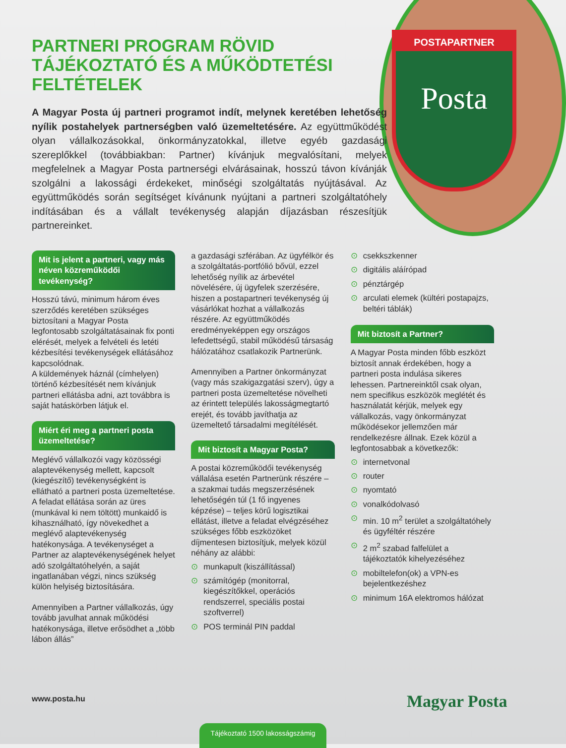POSTAPARTNER
Posta
PARTNERI PROGRAM RÖVID TÁJÉKOZTATÓ ÉS A MŰKÖDTETÉSI FELTÉTELEK
A Magyar Posta új partneri programot indít, melynek keretében lehetőség nyílik postahelyek partnerségben való üzemeltetésére. Az együttműködést olyan vállalkozásokkal, önkormányzatokkal, illetve egyéb gazdasági szereplőkkel (továbbiakban: Partner) kívánjuk megvalósítani, melyek megfelelnek a Magyar Posta partnerségi elvárásainak, hosszú távon kívánják szolgálni a lakossági érdekeket, minőségi szolgáltatás nyújtásával. Az együttműködés során segítséget kívánunk nyújtani a partneri szolgáltatóhely indításában és a vállalt tevékenység alapján díjazásban részesítjük partnereinket.
Mit is jelent a partneri, vagy más néven közreműködői tevékenység?
Hosszú távú, minimum három éves szerződés keretében szükséges biztosítani a Magyar Posta legfontosabb szolgáltatásainak fix ponti elérését, melyek a felvételi és letéti kézbesítési tevékenységek ellátásához kapcsolódnak.
A küldemények háznál (címhelyen) történő kézbesítését nem kívánjuk partneri ellátásba adni, azt továbbra is saját hatáskörben látjuk el.
Miért éri meg a partneri posta üzemeltetése?
Meglévő vállalkozói vagy közösségi alaptevékenység mellett, kapcsolt (kiegészítő) tevékenységként is ellátható a partneri posta üzemeltetése. A feladat ellátása során az üres (munkával ki nem töltött) munkaidő is kihasználható, így növekedhet a meglévő alaptevékenység hatékonysága. A tevékenységet a Partner az alaptevékenységének helyet adó szolgáltatóhelyén, a saját ingatlanában végzi, nincs szükség külön helyiség biztosítására.
Amennyiben a Partner vállalkozás, úgy tovább javulhat annak működési hatékonysága, illetve erősödhet a „több lábon állás”
a gazdasági szférában. Az ügyfélkör és a szolgáltatás-portfólió bővül, ezzel lehetőség nyílik az árbevétel növelésére, új ügyfelek szerzésére, hiszen a postapartneri tevékenység új vásárlókat hozhat a vállalkozás részére. Az együttműködés eredményeképpen egy országos lefedettségű, stabil működésű társaság hálózatához csatlakozik Partnerünk.
Amennyiben a Partner önkormányzat (vagy más szakigazgatási szerv), úgy a partneri posta üzemeltetése növelheti az érintett település lakosságmegtartó erejét, és tovább javíthatja az üzemeltető társadalmi megítélését.
Mit biztosít a Magyar Posta?
A postai közreműködői tevékenység vállalása esetén Partnerünk részére – a szakmai tudás megszerzésének lehetőségén túl (1 fő ingyenes képzése) – teljes körű logisztikai ellátást, illetve a feladat elvégzéséhez szükséges főbb eszközöket díjmentesen biztosítjuk, melyek közül néhány az alábbi:
⊙ munkapult (kiszállítással)
⊙ számítógép (monitorral, kiegészítőkkel, operációs rendszerrel, speciális postai szoftverrel)
⊙ POS terminál PIN paddal
⊙ csekkszkenner
⊙ digitális aláírópad
⊙ pénztárgép
⊙ arculati elemek (kültéri postapajzs, beltéri táblák)
Mit biztosít a Partner?
A Magyar Posta minden főbb eszközt biztosít annak érdekében, hogy a partneri posta indulása sikeres lehessen. Partnereinktől csak olyan, nem specifikus eszközök meglétét és használatát kérjük, melyek egy vállalkozás, vagy önkormányzat működésekor jellemzően már rendelkezésre állnak. Ezek közül a legfontosabbak a következők:
⊙ internetvonal
⊙ router
⊙ nyomtató
⊙ vonalkódolvasó
⊙ min. 10 m<sup>2</sup> terület a szolgáltatóhely és ügyféltér részére
⊙ 2 m<sup>2</sup> szabad falfelület a tájékoztatók kihelyezéséhez
⊙ mobiltelefon(ok) a VPN-es bejelentkezéshez
⊙ minimum 16A elektromos hálózat
www.posta.hu Magyar Posta
Tájékoztató 1500 lakosságszámig